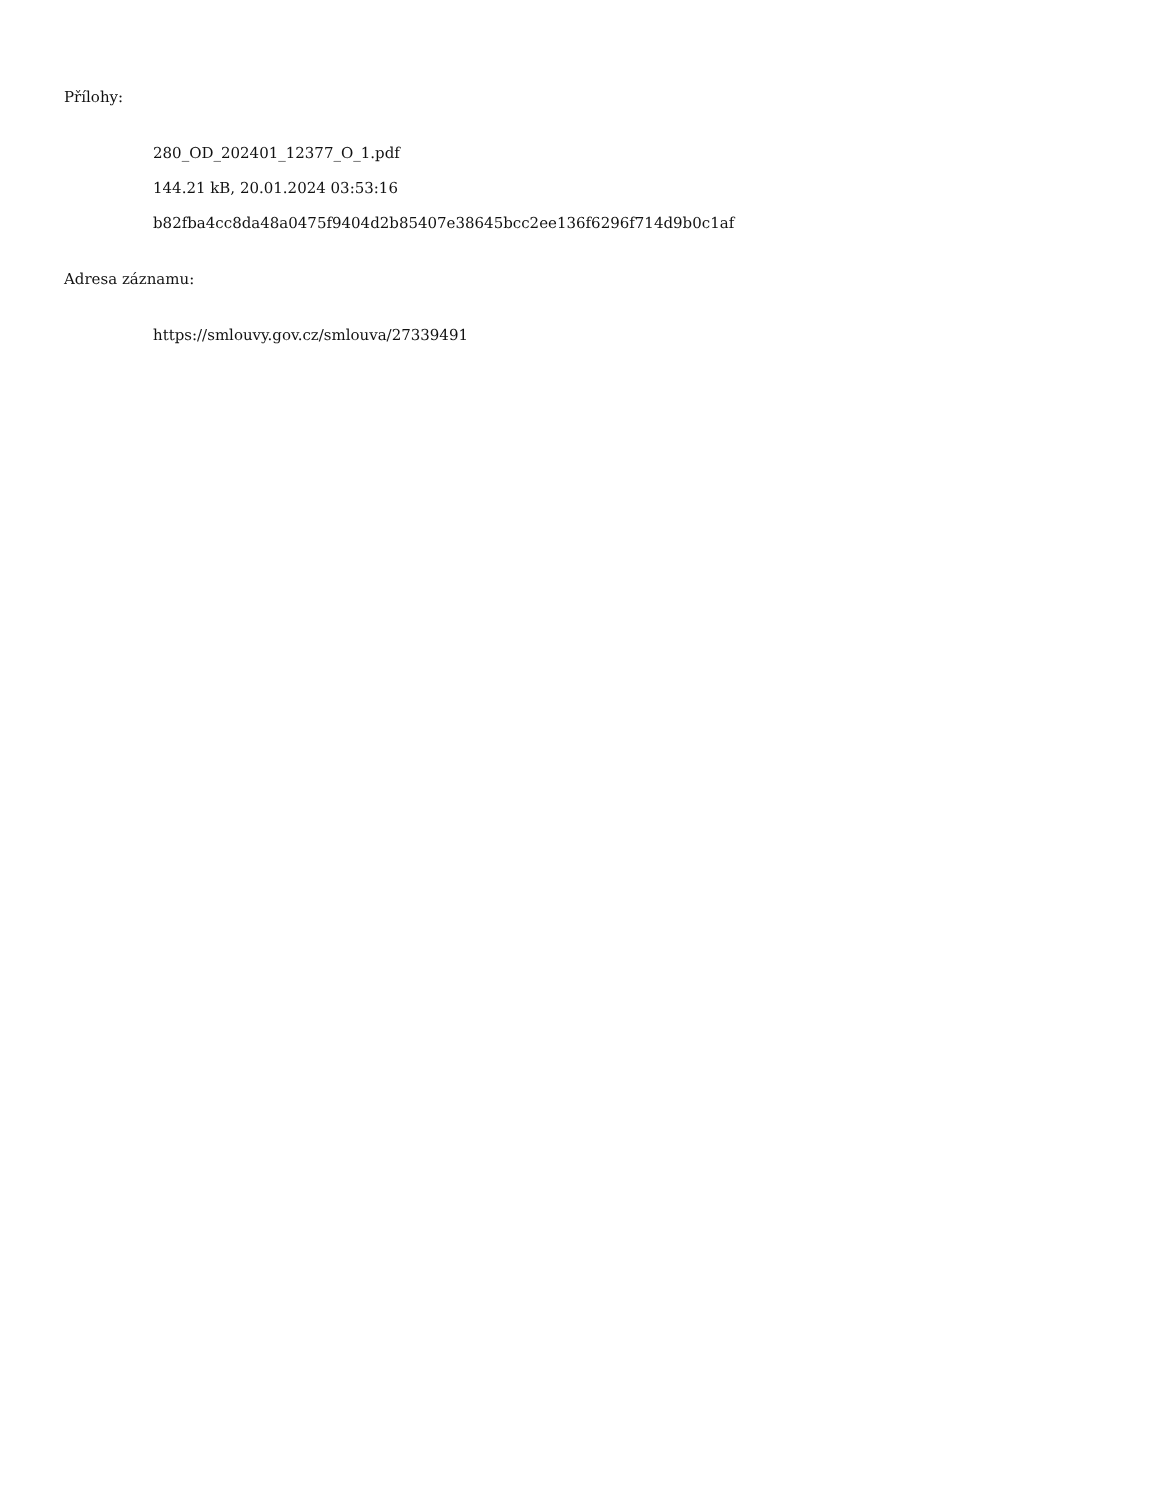Přílohy:
280_OD_202401_12377_O_1.pdf
144.21 kB, 20.01.2024 03:53:16
b82fba4cc8da48a0475f9404d2b85407e38645bcc2ee136f6296f714d9b0c1af
Adresa záznamu:
https://smlouvy.gov.cz/smlouva/27339491